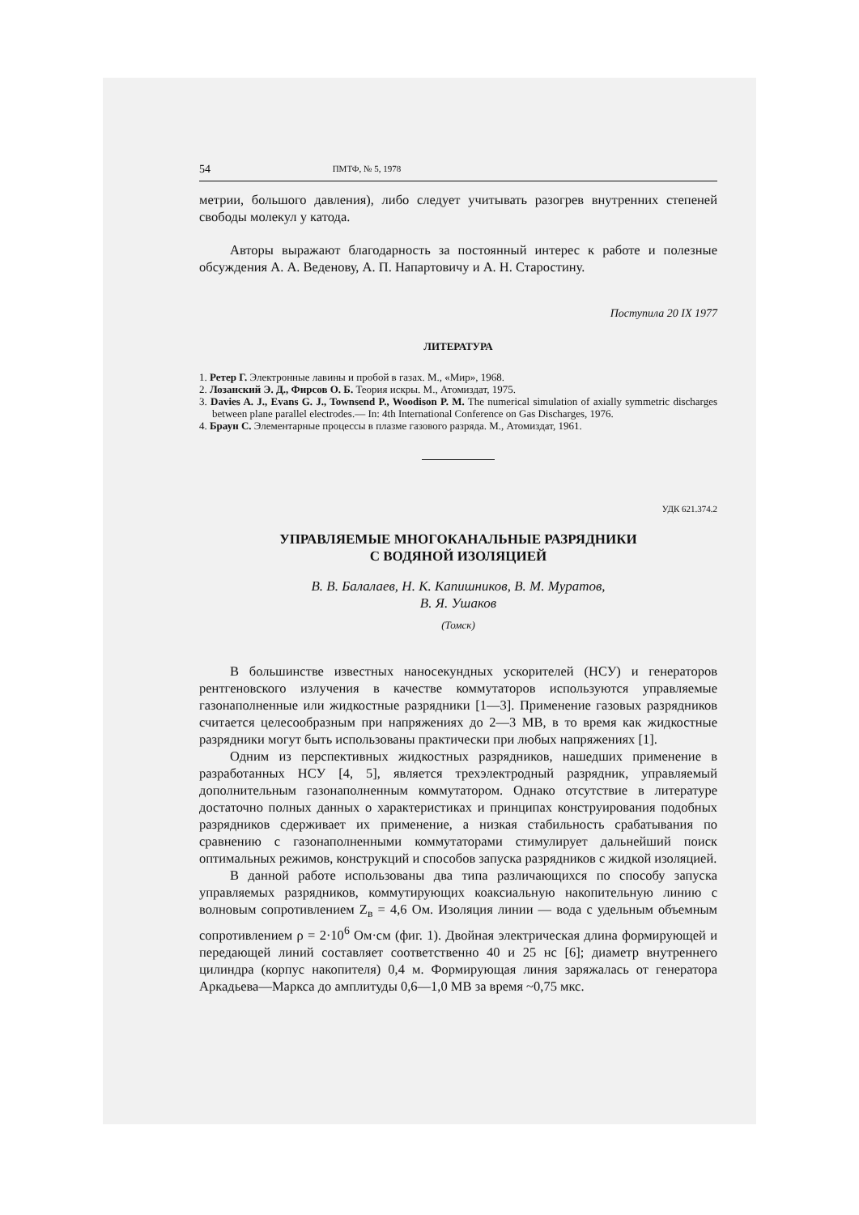54 ПМТФ, № 5, 1978
метрии, большого давления), либо следует учитывать разогрев внутренних степеней свободы молекул у катода.
Авторы выражают благодарность за постоянный интерес к работе и полезные обсуждения А. А. Веденову, А. П. Напартовичу и А. Н. Старостину.
Поступила 20 IX 1977
ЛИТЕРАТУРА
1. Ретер Г. Электронные лавины и пробой в газах. М., «Мир», 1968.
2. Лозанский Э. Д., Фирсов О. Б. Теория искры. М., Атомиздат, 1975.
3. Davies A. J., Evans G. J., Townsend P., Woodison P. M. The numerical simulation of axially symmetric discharges between plane parallel electrodes.— In: 4th International Conference on Gas Discharges, 1976.
4. Браун С. Элементарные процессы в плазме газового разряда. М., Атомиздат, 1961.
УДК 621.374.2
УПРАВЛЯЕМЫЕ МНОГОКАНАЛЬНЫЕ РАЗРЯДНИКИ
С ВОДЯНОЙ ИЗОЛЯЦИЕЙ
В. В. Балалаев, Н. К. Капишников, В. М. Муратов,
В. Я. Ушаков
(Томск)
В большинстве известных наносекундных ускорителей (НСУ) и генераторов рентгеновского излучения в качестве коммутаторов используются управляемые газонаполненные или жидкостные разрядники [1—3]. Применение газовых разрядников считается целесообразным при напряжениях до 2—3 МВ, в то время как жидкостные разрядники могут быть использованы практически при любых напряжениях [1].
Одним из перспективных жидкостных разрядников, нашедших применение в разработанных НСУ [4, 5], является трехэлектродный разрядник, управляемый дополнительным газонаполненным коммутатором. Однако отсутствие в литературе достаточно полных данных о характеристиках и принципах конструирования подобных разрядников сдерживает их применение, а низкая стабильность срабатывания по сравнению с газонаполненными коммутаторами стимулирует дальнейший поиск оптимальных режимов, конструкций и способов запуска разрядников с жидкой изоляцией.
В данной работе использованы два типа различающихся по способу запуска управляемых разрядников, коммутирующих коаксиальную накопительную линию с волновым сопротивлением Z<sub>в</sub> = 4,6 Ом. Изоляция линии — вода с удельным объемным сопротивлением ρ = 2·10<sup>6</sup> Ом·см (фиг. 1). Двойная электрическая длина формирующей и передающей линий составляет соответственно 40 и 25 нс [6]; диаметр внутреннего цилиндра (корпус накопителя) 0,4 м. Формирующая линия заряжалась от генератора Аркадьева—Маркса до амплитуды 0,6—1,0 МВ за время ~0,75 мкс.